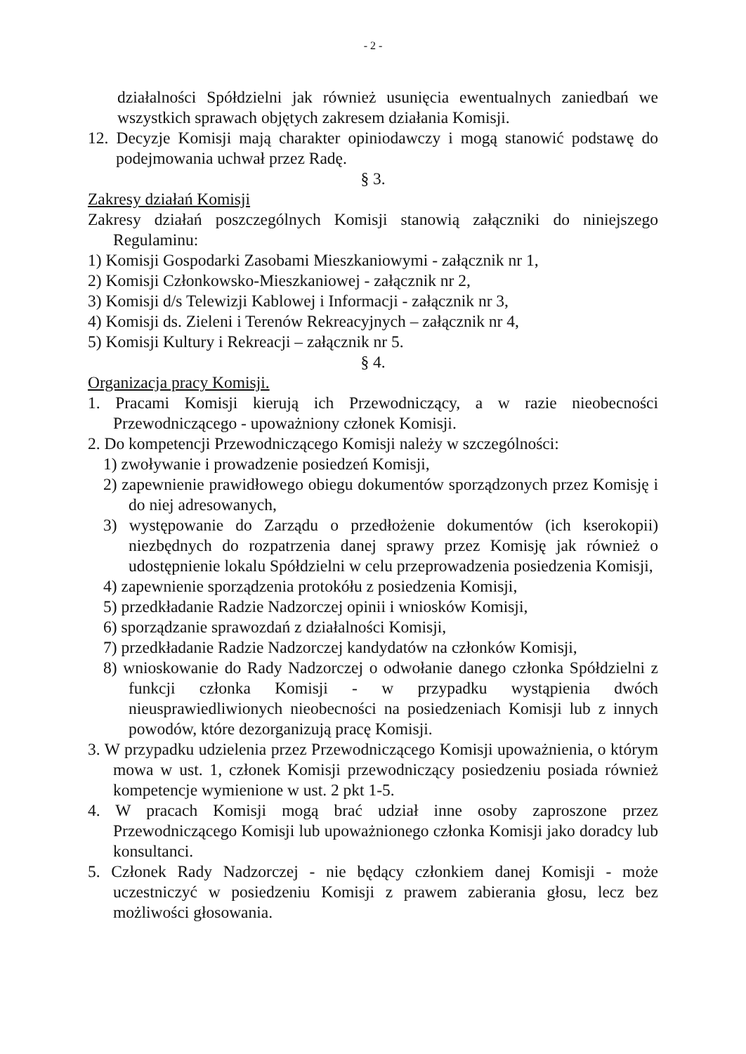- 2 -
działalności Spółdzielni jak również usunięcia ewentualnych zaniedbań we wszystkich sprawach objętych zakresem działania Komisji.
12. Decyzje Komisji mają charakter opiniodawczy i mogą stanowić podstawę do podejmowania uchwał przez Radę.
§ 3.
Zakresy działań Komisji
Zakresy działań poszczególnych Komisji stanowią załączniki do niniejszego Regulaminu:
1) Komisji Gospodarki Zasobami Mieszkaniowymi - załącznik nr 1,
2) Komisji Członkowsko-Mieszkaniowej - załącznik nr 2,
3) Komisji d/s Telewizji Kablowej i Informacji - załącznik nr 3,
4) Komisji ds. Zieleni i Terenów Rekreacyjnych – załącznik nr 4,
5) Komisji Kultury i Rekreacji – załącznik nr 5.
§ 4.
Organizacja pracy Komisji.
1. Pracami Komisji kierują ich Przewodniczący, a w razie nieobecności Przewodniczącego - upoważniony członek Komisji.
2. Do kompetencji Przewodniczącego Komisji należy w szczególności:
1) zwoływanie i prowadzenie posiedzeń Komisji,
2) zapewnienie prawidłowego obiegu dokumentów sporządzonych przez Komisję i do niej adresowanych,
3) występowanie do Zarządu o przedłożenie dokumentów (ich kserokopii) niezbędnych do rozpatrzenia danej sprawy przez Komisję jak również o udostępnienie lokalu Spółdzielni w celu przeprowadzenia posiedzenia Komisji,
4) zapewnienie sporządzenia protokółu z posiedzenia Komisji,
5) przedkładanie Radzie Nadzorczej opinii i wniosków Komisji,
6) sporządzanie sprawozdań z działalności Komisji,
7) przedkładanie Radzie Nadzorczej kandydatów na członków Komisji,
8) wnioskowanie do Rady Nadzorczej o odwołanie danego członka Spółdzielni z funkcji członka Komisji - w przypadku wystąpienia dwóch nieusprawiedliwionych nieobecności na posiedzeniach Komisji lub z innych powodów, które dezorganizują pracę Komisji.
3. W przypadku udzielenia przez Przewodniczącego Komisji upoważnienia, o którym mowa w ust. 1, członek Komisji przewodniczący posiedzeniu posiada również kompetencje wymienione w ust. 2 pkt 1-5.
4. W pracach Komisji mogą brać udział inne osoby zaproszone przez Przewodniczącego Komisji lub upoważnionego członka Komisji jako doradcy lub konsultanci.
5. Członek Rady Nadzorczej - nie będący członkiem danej Komisji - może uczestniczyć w posiedzeniu Komisji z prawem zabierania głosu, lecz bez możliwości głosowania.